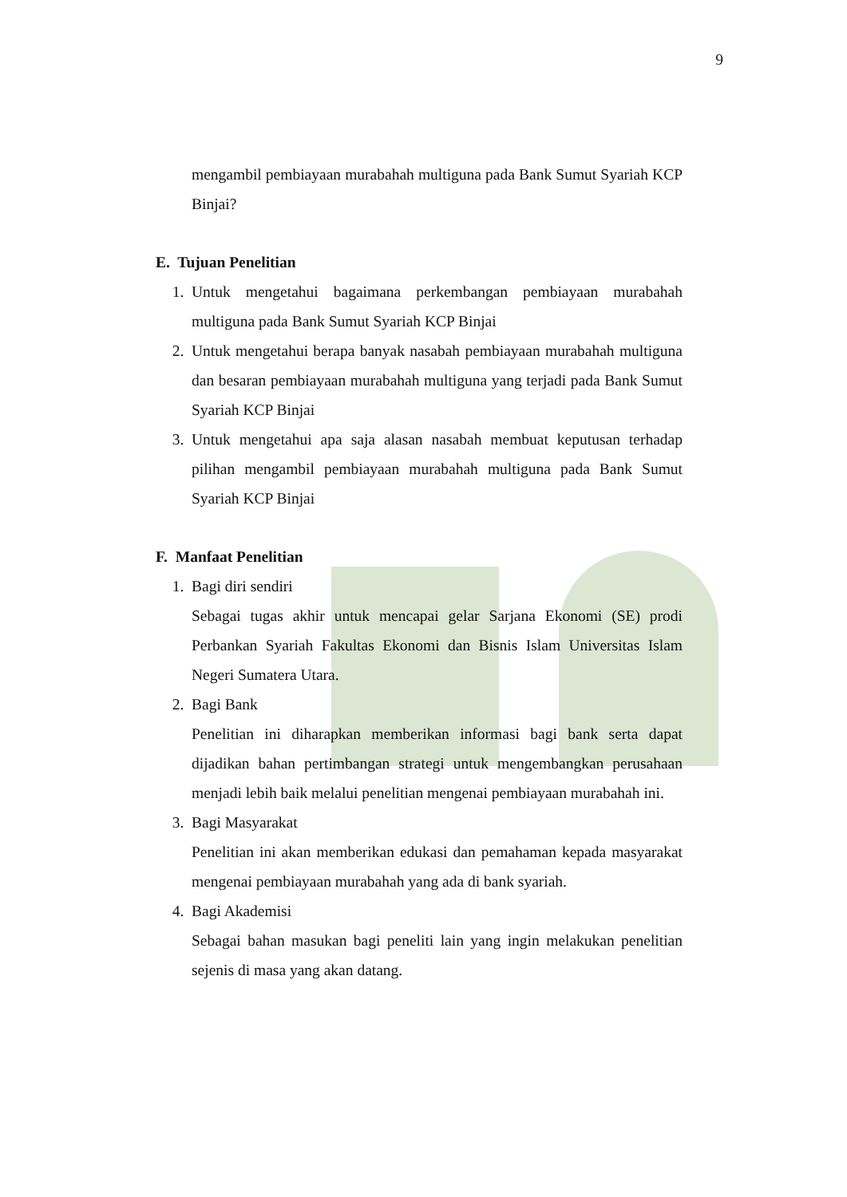9
mengambil pembiayaan murabahah multiguna pada Bank Sumut Syariah KCP Binjai?
E. Tujuan Penelitian
1. Untuk mengetahui bagaimana perkembangan pembiayaan murabahah multiguna pada Bank Sumut Syariah KCP Binjai
2. Untuk mengetahui berapa banyak nasabah pembiayaan murabahah multiguna dan besaran pembiayaan murabahah multiguna yang terjadi pada Bank Sumut Syariah KCP Binjai
3. Untuk mengetahui apa saja alasan nasabah membuat keputusan terhadap pilihan mengambil pembiayaan murabahah multiguna pada Bank Sumut Syariah KCP Binjai
F. Manfaat Penelitian
1. Bagi diri sendiri
Sebagai tugas akhir untuk mencapai gelar Sarjana Ekonomi (SE) prodi Perbankan Syariah Fakultas Ekonomi dan Bisnis Islam Universitas Islam Negeri Sumatera Utara.
2. Bagi Bank
Penelitian ini diharapkan memberikan informasi bagi bank serta dapat dijadikan bahan pertimbangan strategi untuk mengembangkan perusahaan menjadi lebih baik melalui penelitian mengenai pembiayaan murabahah ini.
3. Bagi Masyarakat
Penelitian ini akan memberikan edukasi dan pemahaman kepada masyarakat mengenai pembiayaan murabahah yang ada di bank syariah.
4. Bagi Akademisi
Sebagai bahan masukan bagi peneliti lain yang ingin melakukan penelitian sejenis di masa yang akan datang.